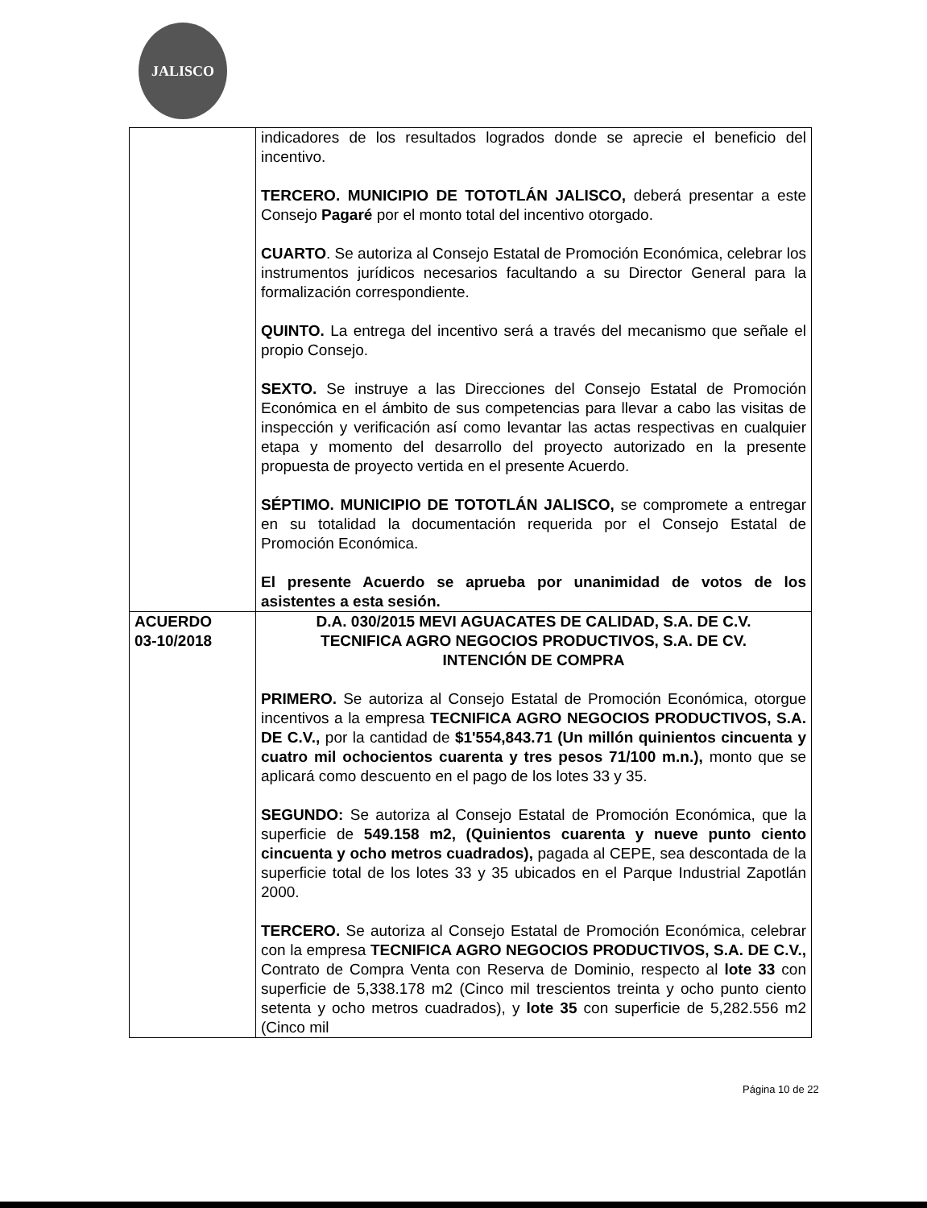JALISCO
| | indicadores de los resultados logrados donde se aprecie el beneficio del incentivo. TERCERO. MUNICIPIO DE TOTOTLÁN JALISCO, deberá presentar a este Consejo Pagaré por el monto total del incentivo otorgado. CUARTO . Se autoriza al Consejo Estatal de Promoción Económica, celebrar los instrumentos jurídicos necesarios facultando a su Director General para la formalización correspondiente. QUINTO. La entrega del incentivo será a través del mecanismo que señale el propio Consejo. SEXTO. Se instruye a las Direcciones del Consejo Estatal de Promoción Económica en el ámbito de sus competencias para llevar a cabo las visitas de inspección y verificación así como levantar las actas respectivas en cualquier etapa y momento del desarrollo del proyecto autorizado en la presente propuesta de proyecto vertida en el presente Acuerdo. SÉPTIMO. MUNICIPIO DE TOTOTLÁN JALISCO, se compromete a entregar en su totalidad la documentación requerida por el Consejo Estatal de Promoción Económica. El presente Acuerdo se aprueba por unanimidad de votos de los asistentes a esta sesión. |
| ACUERDO 03-10/2018 | D.A. 030/2015 MEVI AGUACATES DE CALIDAD, S.A. DE C.V. TECNIFICA AGRO NEGOCIOS PRODUCTIVOS, S.A. DE CV. INTENCIÓN DE COMPRA PRIMERO. Se autoriza al Consejo Estatal de Promoción Económica, otorgue incentivos a la empresa TECNIFICA AGRO NEGOCIOS PRODUCTIVOS, S.A. DE C.V., por la cantidad de $1'554,843.71 (Un millón quinientos cincuenta y cuatro mil ochocientos cuarenta y tres pesos 71/100 m.n.), monto que se aplicará como descuento en el pago de los lotes 33 y 35. SEGUNDO: Se autoriza al Consejo Estatal de Promoción Económica, que la superficie de 549.158 m2, (Quinientos cuarenta y nueve punto ciento cincuenta y ocho metros cuadrados), pagada al CEPE, sea descontada de la superficie total de los lotes 33 y 35 ubicados en el Parque Industrial Zapotlán 2000. TERCERO. Se autoriza al Consejo Estatal de Promoción Económica, celebrar con la empresa TECNIFICA AGRO NEGOCIOS PRODUCTIVOS, S.A. DE C.V., Contrato de Compra Venta con Reserva de Dominio, respecto al lote 33 con superficie de 5,338.178 m2 (Cinco mil trescientos treinta y ocho punto ciento setenta y ocho metros cuadrados), y lote 35 con superficie de 5,282.556 m2 (Cinco mil |
Página 10 de 22